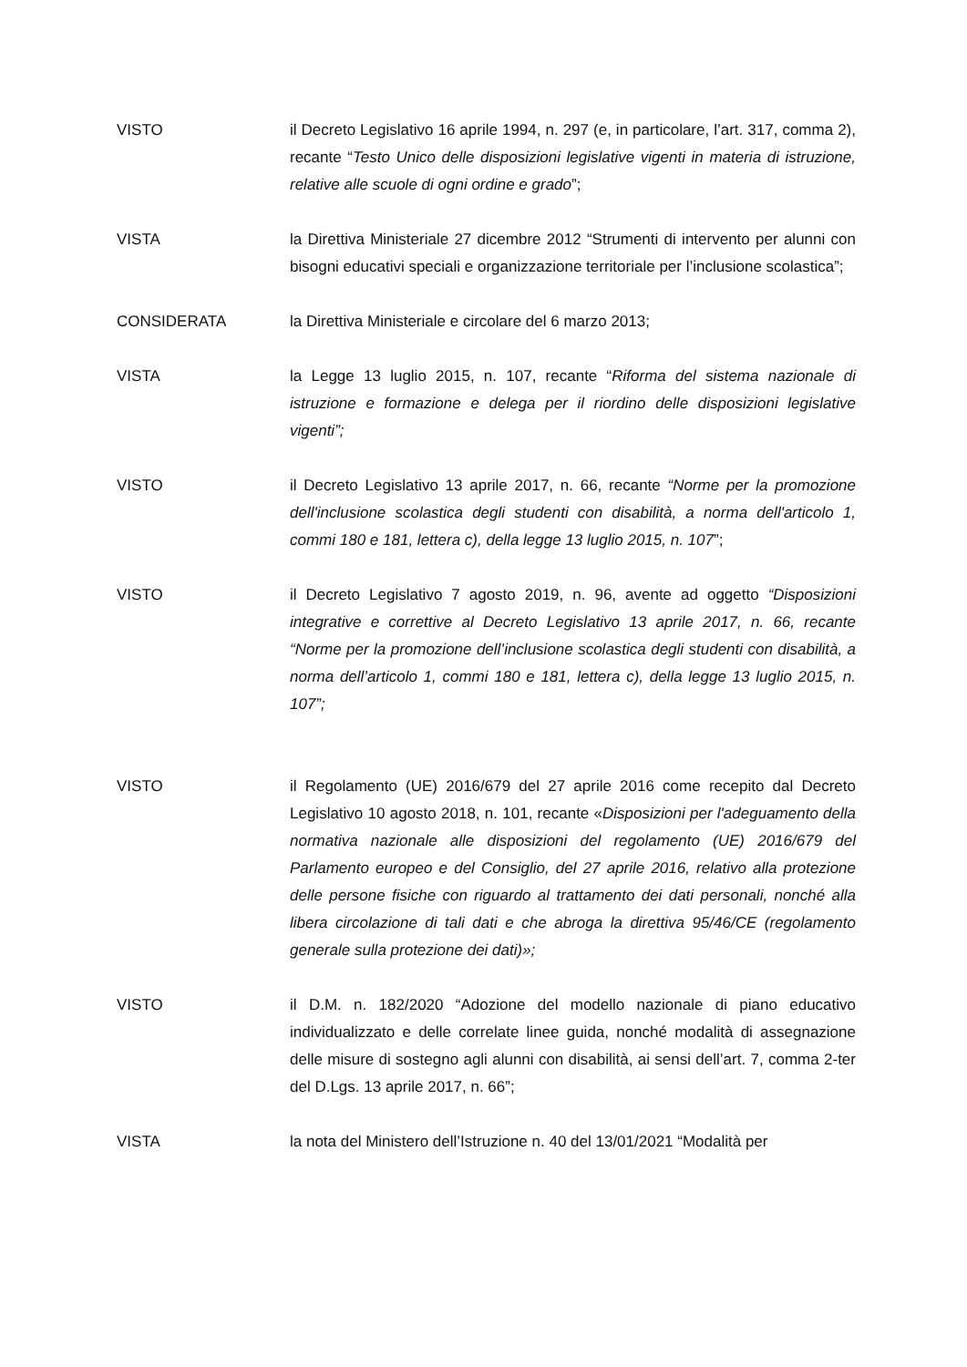VISTO il Decreto Legislativo 16 aprile 1994, n. 297 (e, in particolare, l’art. 317, comma 2), recante “Testo Unico delle disposizioni legislative vigenti in materia di istruzione, relative alle scuole di ogni ordine e grado”;
VISTA la Direttiva Ministeriale 27 dicembre 2012 “Strumenti di intervento per alunni con bisogni educativi speciali e organizzazione territoriale per l’inclusione scolastica”;
CONSIDERATA la Direttiva Ministeriale e circolare del 6 marzo 2013;
VISTA la Legge 13 luglio 2015, n. 107, recante “Riforma del sistema nazionale di istruzione e formazione e delega per il riordino delle disposizioni legislative vigenti”;
VISTO il Decreto Legislativo 13 aprile 2017, n. 66, recante “Norme per la promozione dell'inclusione scolastica degli studenti con disabilità, a norma dell'articolo 1, commi 180 e 181, lettera c), della legge 13 luglio 2015, n. 107”;
VISTO il Decreto Legislativo 7 agosto 2019, n. 96, avente ad oggetto “Disposizioni integrative e correttive al Decreto Legislativo 13 aprile 2017, n. 66, recante “Norme per la promozione dell’inclusione scolastica degli studenti con disabilità, a norma dell’articolo 1, commi 180 e 181, lettera c), della legge 13 luglio 2015, n. 107”;
VISTO il Regolamento (UE) 2016/679 del 27 aprile 2016 come recepito dal Decreto Legislativo 10 agosto 2018, n. 101, recante «Disposizioni per l'adeguamento della normativa nazionale alle disposizioni del regolamento (UE) 2016/679 del Parlamento europeo e del Consiglio, del 27 aprile 2016, relativo alla protezione delle persone fisiche con riguardo al trattamento dei dati personali, nonché alla libera circolazione di tali dati e che abroga la direttiva 95/46/CE (regolamento generale sulla protezione dei dati)»;
VISTO il D.M. n. 182/2020 “Adozione del modello nazionale di piano educativo individualizzato e delle correlate linee guida, nonché modalità di assegnazione delle misure di sostegno agli alunni con disabilità, ai sensi dell’art. 7, comma 2-ter del D.Lgs. 13 aprile 2017, n. 66”;
VISTA la nota del Ministero dell’Istruzione n. 40 del 13/01/2021 “Modalità per